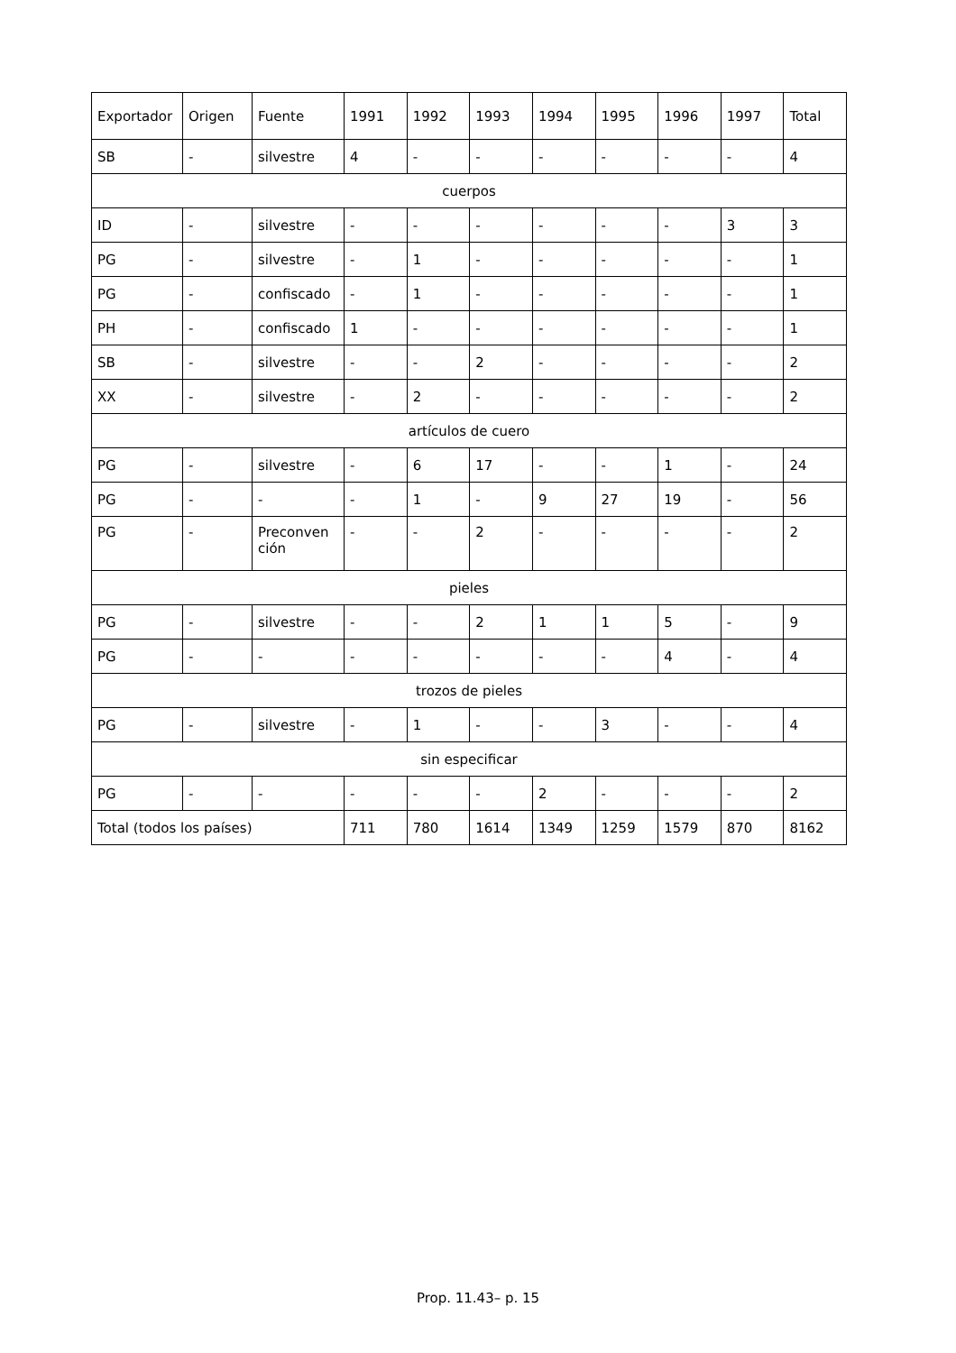| Exportador | Origen | Fuente | 1991 | 1992 | 1993 | 1994 | 1995 | 1996 | 1997 | Total |
| --- | --- | --- | --- | --- | --- | --- | --- | --- | --- | --- |
| SB | - | silvestre | 4 | - | - | - | - | - | - | 4 |
| cuerpos | | | | | | | | | | |
| ID | - | silvestre | - | - | - | - | - | - | 3 | 3 |
| PG | - | silvestre | - | 1 | - | - | - | - | - | 1 |
| PG | - | confiscado | - | 1 | - | - | - | - | - | 1 |
| PH | - | confiscado | 1 | - | - | - | - | - | - | 1 |
| SB | - | silvestre | - | - | 2 | - | - | - | - | 2 |
| XX | - | silvestre | - | 2 | - | - | - | - | - | 2 |
| artículos de cuero | | | | | | | | | | |
| PG | - | silvestre | - | 6 | 17 | - | - | 1 | - | 24 |
| PG | - | - | - | 1 | - | 9 | 27 | 19 | - | 56 |
| PG | - | Preconven ción | - | - | 2 | - | - | - | - | 2 |
| pieles | | | | | | | | | | |
| PG | - | silvestre | - | - | 2 | 1 | 1 | 5 | - | 9 |
| PG | - | - | - | - | - | - | - | 4 | - | 4 |
| trozos de pieles | | | | | | | | | | |
| PG | - | silvestre | - | 1 | - | - | 3 | - | - | 4 |
| sin especificar | | | | | | | | | | |
| PG | - | - | - | - | - | 2 | - | - | - | 2 |
| Total (todos los países) | | | 711 | 780 | 1614 | 1349 | 1259 | 1579 | 870 | 8162 |
Prop. 11.43– p. 15